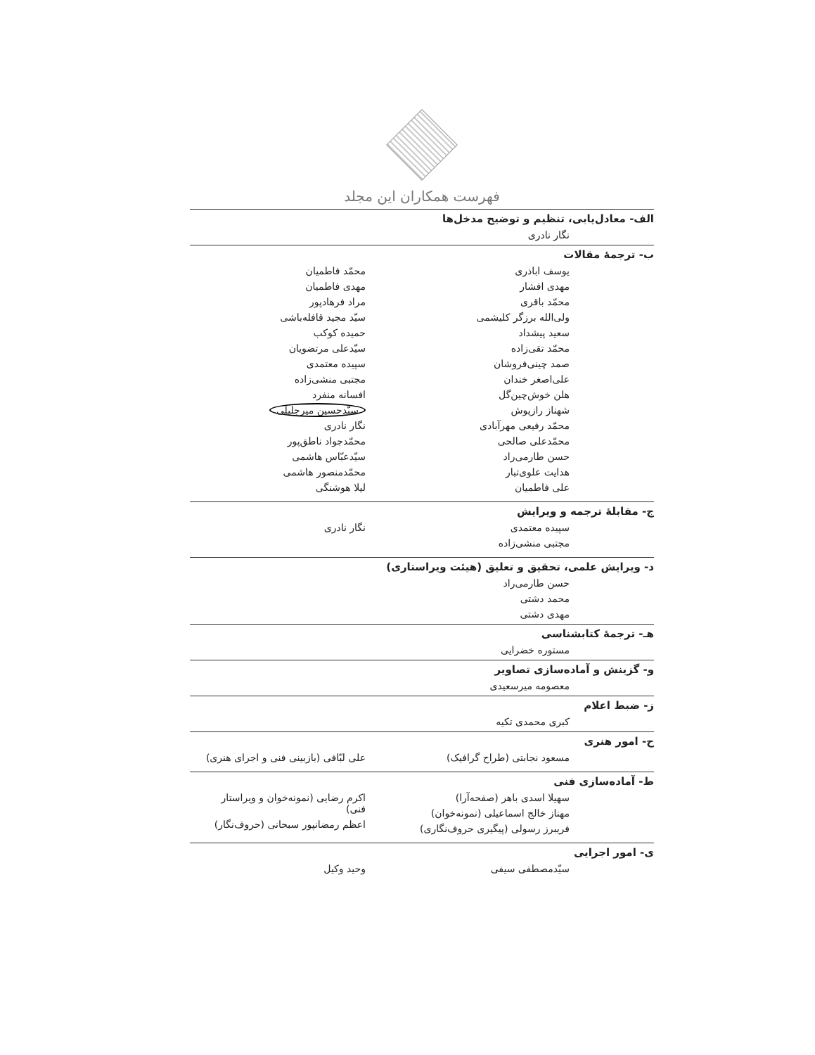فهرست همکاران این مجلد
الف- معادل‌یابی، تنظیم و توضیح مدخل‌ها
نگار نادری
ب- ترجمهٔ مقالات
یوسف اباذری
مهدی افشار
محمّد باقری
ولی‌الله برزگر کلیشمی
سعید پیشداد
محمّد تقی‌زاده
صمد چینی‌فروشان
علی‌اصغر خندان
هلن خوش‌چین‌گل
شهناز رازپوش
محمّد رفیعی مهرآبادی
محمّدعلی صالحی
حسن طارمی‌راد
هدایت علوی‌تبار
علی فاطمیان
محمّد فاطمیان
مهدی فاطمیان
مراد فرهادپور
سیّد مجید قافله‌باشی
حمیده کوکب
سیّدعلی مرتضویان
سپیده معتمدی
مجتبی منشی‌زاده
افسانه منفرد
سیّدحسین میرجلیلی
نگار نادری
محمّدجواد ناطق‌پور
سیّدعبّاس هاشمی
محمّدمنصور هاشمی
لیلا هوشنگی
ج- مقابلهٔ ترجمه و ویرایش
سپیده معتمدی
مجتبی منشی‌زاده
نگار نادری
د- ویرایش علمی، تحقیق و تعلیق (هیئت ویراستاری)
حسن طارمی‌راد
محمد دشتی
مهدی دشتی
هـ- ترجمهٔ کتابشناسی
مستوره خضرایی
و- گزینش و آماده‌سازی تصاویر
معصومه میرسعیدی
ز- ضبط اعلام
کبری محمدی تکیه
ح- امور هنری
مسعود نجابتی (طراح گرافیک) علی لبّافی (بازبینی فنی و اجرای هنری)
ط- آماده‌سازی فنی
سهیلا اسدی باهر (صفحه‌آرا)
مهناز خالج اسماعیلی (نمونه‌خوان)
فریبرز رسولی (پیگیری حروف‌نگاری)
اکرم رضایی (نمونه‌خوان و ویراستار فنی)
اعظم رمضانپور سبحانی (حروف‌نگار)
ی- امور اجرایی
سیّدمصطفی سیفی وحید وکیل